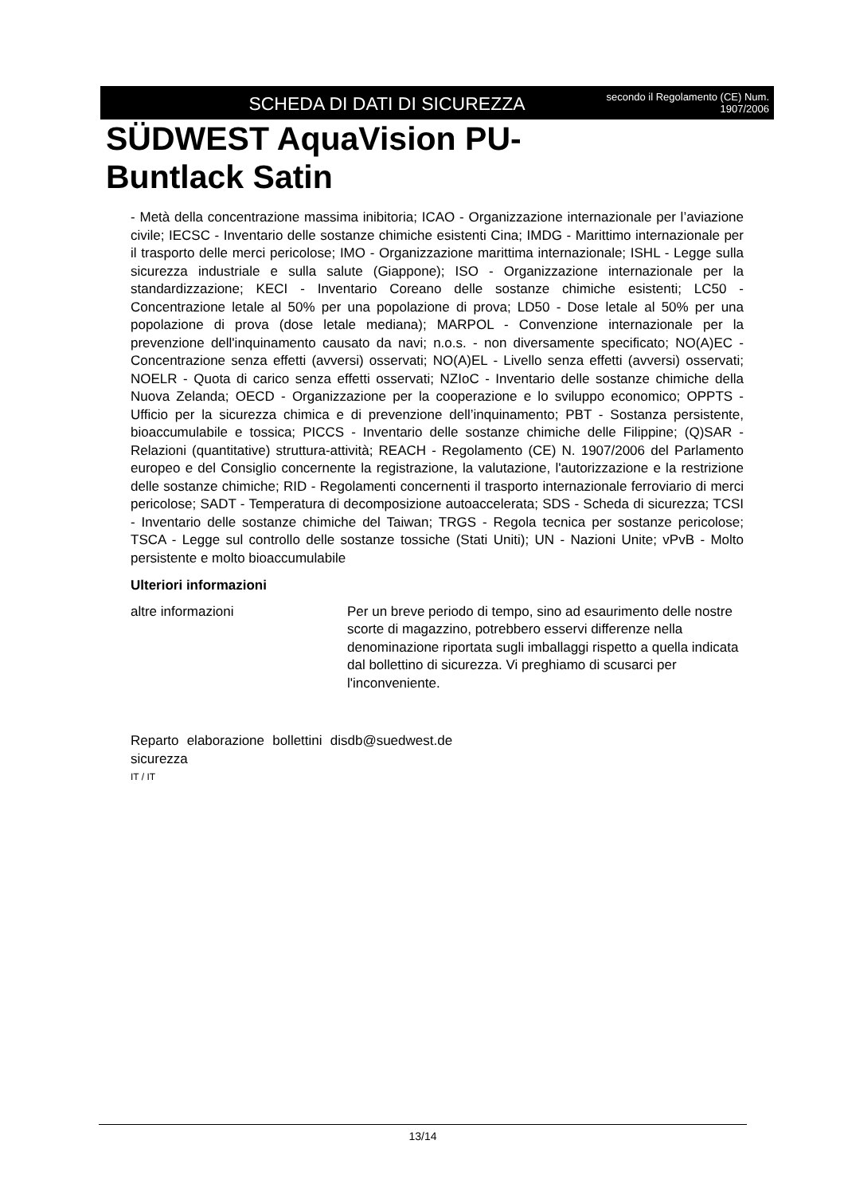SCHEDA DI DATI DI SICUREZZA
secondo il Regolamento (CE) Num.
1907/2006
SÜDWEST AquaVision PU-
Buntlack Satin
- Metà della concentrazione massima inibitoria; ICAO - Organizzazione internazionale per l’aviazione civile; IECSC - Inventario delle sostanze chimiche esistenti Cina; IMDG - Marittimo internazionale per il trasporto delle merci pericolose; IMO - Organizzazione marittima internazionale; ISHL - Legge sulla sicurezza industriale e sulla salute (Giappone); ISO - Organizzazione internazionale per la standardizzazione; KECI - Inventario Coreano delle sostanze chimiche esistenti; LC50 - Concentrazione letale al 50% per una popolazione di prova; LD50 - Dose letale al 50% per una popolazione di prova (dose letale mediana); MARPOL - Convenzione internazionale per la prevenzione dell'inquinamento causato da navi; n.o.s. - non diversamente specificato; NO(A)EC - Concentrazione senza effetti (avversi) osservati; NO(A)EL - Livello senza effetti (avversi) osservati; NOELR - Quota di carico senza effetti osservati; NZIoC - Inventario delle sostanze chimiche della Nuova Zelanda; OECD - Organizzazione per la cooperazione e lo sviluppo economico; OPPTS - Ufficio per la sicurezza chimica e di prevenzione dell’inquinamento; PBT - Sostanza persistente, bioaccumulabile e tossica; PICCS - Inventario delle sostanze chimiche delle Filippine; (Q)SAR - Relazioni (quantitative) struttura-attività; REACH - Regolamento (CE) N. 1907/2006 del Parlamento europeo e del Consiglio concernente la registrazione, la valutazione, l'autorizzazione e la restrizione delle sostanze chimiche; RID - Regolamenti concernenti il trasporto internazionale ferroviario di merci pericolose; SADT - Temperatura di decomposizione autoaccelerata; SDS - Scheda di sicurezza; TCSI - Inventario delle sostanze chimiche del Taiwan; TRGS - Regola tecnica per sostanze pericolose; TSCA - Legge sul controllo delle sostanze tossiche (Stati Uniti); UN - Nazioni Unite; vPvB - Molto persistente e molto bioaccumulabile
Ulteriori informazioni
altre informazioni Per un breve periodo di tempo, sino ad esaurimento delle nostre scorte di magazzino, potrebbero esservi differenze nella denominazione riportata sugli imballaggi rispetto a quella indicata dal bollettino di sicurezza. Vi preghiamo di scusarci per l'inconveniente.
Reparto elaborazione bollettini di sicurezza
sdb@suedwest.de
IT / IT
13/14